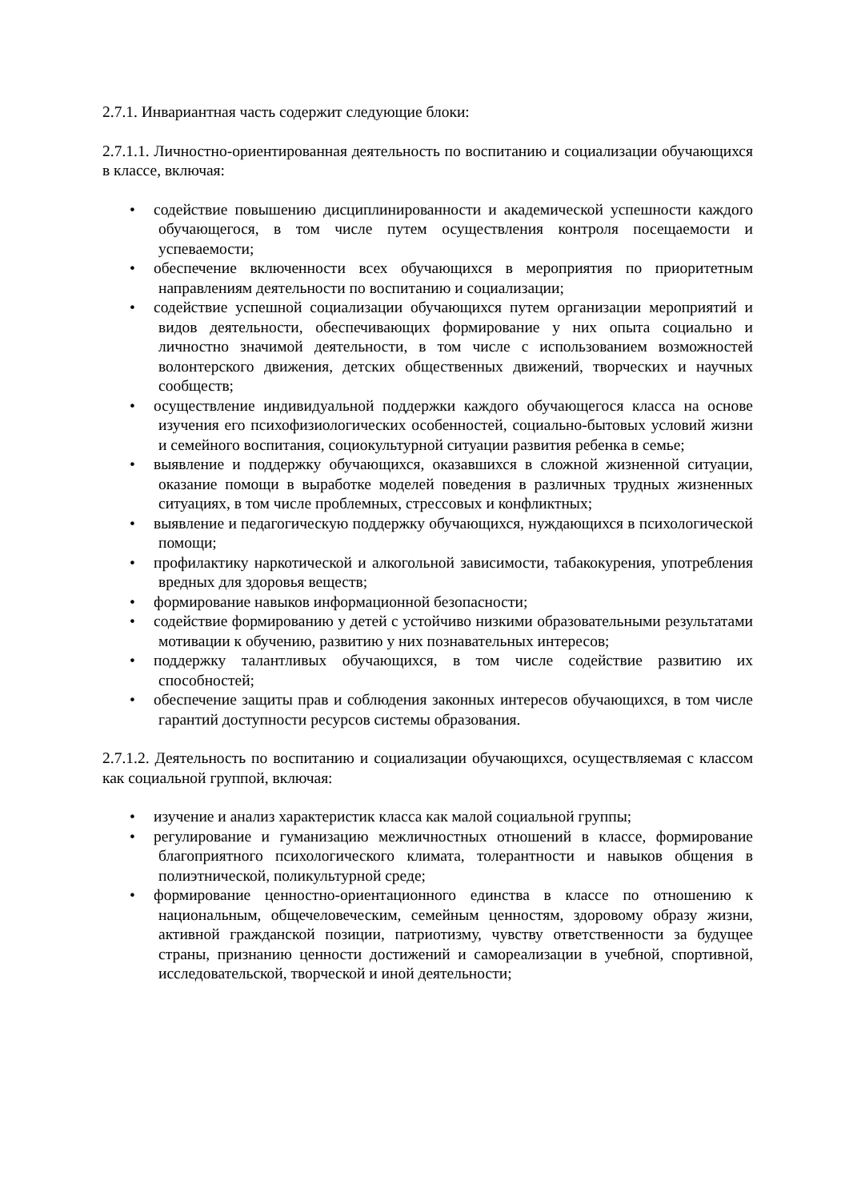2.7.1. Инвариантная часть содержит следующие блоки:
2.7.1.1. Личностно-ориентированная деятельность по воспитанию и социализации обучающихся в классе, включая:
• содействие повышению дисциплинированности и академической успешности каждого обучающегося, в том числе путем осуществления контроля посещаемости и успеваемости;
• обеспечение включенности всех обучающихся в мероприятия по приоритетным направлениям деятельности по воспитанию и социализации;
• содействие успешной социализации обучающихся путем организации мероприятий и видов деятельности, обеспечивающих формирование у них опыта социально и личностно значимой деятельности, в том числе с использованием возможностей волонтерского движения, детских общественных движений, творческих и научных сообществ;
• осуществление индивидуальной поддержки каждого обучающегося класса на основе изучения его психофизиологических особенностей, социально-бытовых условий жизни и семейного воспитания, социокультурной ситуации развития ребенка в семье;
• выявление и поддержку обучающихся, оказавшихся в сложной жизненной ситуации, оказание помощи в выработке моделей поведения в различных трудных жизненных ситуациях, в том числе проблемных, стрессовых и конфликтных;
• выявление и педагогическую поддержку обучающихся, нуждающихся в психологической помощи;
• профилактику наркотической и алкогольной зависимости, табакокурения, употребления вредных для здоровья веществ;
• формирование навыков информационной безопасности;
• содействие формированию у детей с устойчиво низкими образовательными результатами мотивации к обучению, развитию у них познавательных интересов;
• поддержку талантливых обучающихся, в том числе содействие развитию их способностей;
• обеспечение защиты прав и соблюдения законных интересов обучающихся, в том числе гарантий доступности ресурсов системы образования.
2.7.1.2. Деятельность по воспитанию и социализации обучающихся, осуществляемая с классом как социальной группой, включая:
• изучение и анализ характеристик класса как малой социальной группы;
• регулирование и гуманизацию межличностных отношений в классе, формирование благоприятного психологического климата, толерантности и навыков общения в полиэтнической, поликультурной среде;
• формирование ценностно-ориентационного единства в классе по отношению к национальным, общечеловеческим, семейным ценностям, здоровому образу жизни, активной гражданской позиции, патриотизму, чувству ответственности за будущее страны, признанию ценности достижений и самореализации в учебной, спортивной, исследовательской, творческой и иной деятельности;